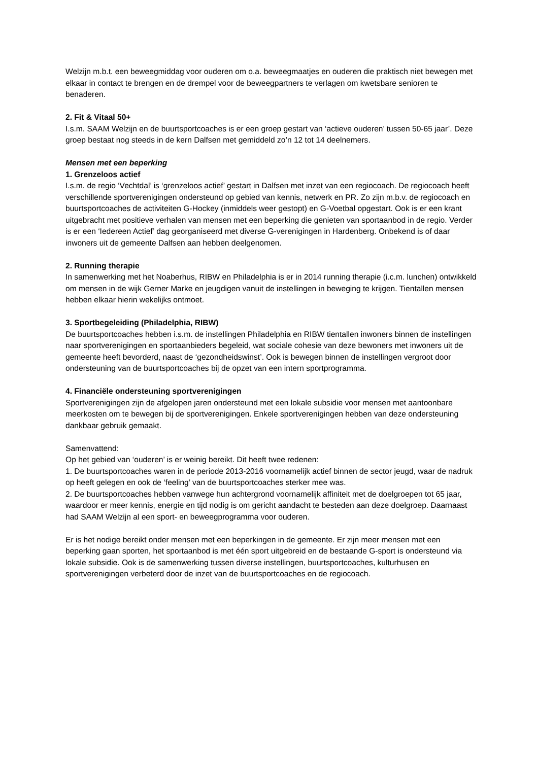Welzijn m.b.t. een beweegmiddag voor ouderen om o.a. beweegmaatjes en ouderen die praktisch niet bewegen met elkaar in contact te brengen en de drempel voor de beweegpartners te verlagen om kwetsbare senioren te benaderen.
2. Fit & Vitaal 50+
I.s.m. SAAM Welzijn en de buurtsportcoaches is er een groep gestart van ‘actieve ouderen’ tussen 50-65 jaar’. Deze groep bestaat nog steeds in de kern Dalfsen met gemiddeld zo’n 12 tot 14 deelnemers.
Mensen met een beperking
1. Grenzeloos actief
I.s.m. de regio ‘Vechtdal’ is ‘grenzeloos actief’ gestart in Dalfsen met inzet van een regiocoach. De regiocoach heeft verschillende sportverenigingen ondersteund op gebied van kennis, netwerk en PR. Zo zijn m.b.v. de regiocoach en buurtsportcoaches de activiteiten G-Hockey (inmiddels weer gestopt) en G-Voetbal opgestart. Ook is er een krant uitgebracht met positieve verhalen van mensen met een beperking die genieten van sportaanbod in de regio. Verder is er een ‘Iedereen Actief’ dag georganiseerd met diverse G-verenigingen in Hardenberg. Onbekend is of daar inwoners uit de gemeente Dalfsen aan hebben deelgenomen.
2. Running therapie
In samenwerking met het Noaberhus, RIBW en Philadelphia is er in 2014 running therapie (i.c.m. lunchen) ontwikkeld om mensen in de wijk Gerner Marke en jeugdigen vanuit de instellingen in beweging te krijgen. Tientallen mensen hebben elkaar hierin wekelijks ontmoet.
3. Sportbegeleiding (Philadelphia, RIBW)
De buurtsportcoaches hebben i.s.m. de instellingen Philadelphia en RIBW tientallen inwoners binnen de instellingen naar sportverenigingen en sportaanbieders begeleid, wat sociale cohesie van deze bewoners met inwoners uit de gemeente heeft bevorderd, naast de ‘gezondheidswinst’. Ook is bewegen binnen de instellingen vergroot door ondersteuning van de buurtsportcoaches bij de opzet van een intern sportprogramma.
4. Financiële ondersteuning sportverenigingen
Sportverenigingen zijn de afgelopen jaren ondersteund met een lokale subsidie voor mensen met aantoonbare meerkosten om te bewegen bij de sportverenigingen. Enkele sportverenigingen hebben van deze ondersteuning dankbaar gebruik gemaakt.
Samenvattend:
Op het gebied van ‘ouderen’ is er weinig bereikt. Dit heeft twee redenen:
1. De buurtsportcoaches waren in de periode 2013-2016 voornamelijk actief binnen de sector jeugd, waar de nadruk op heeft gelegen en ook de ‘feeling’ van de buurtsportcoaches sterker mee was.
2. De buurtsportcoaches hebben vanwege hun achtergrond voornamelijk affiniteit met de doelgroepen tot 65 jaar, waardoor er meer kennis, energie en tijd nodig is om gericht aandacht te besteden aan deze doelgroep. Daarnaast had SAAM Welzijn al een sport- en beweegprogramma voor ouderen.
Er is het nodige bereikt onder mensen met een beperkingen in de gemeente. Er zijn meer mensen met een beperking gaan sporten, het sportaanbod is met één sport uitgebreid en de bestaande G-sport is ondersteund via lokale subsidie. Ook is de samenwerking tussen diverse instellingen, buurtsportcoaches, kulturhusen en sportverenigingen verbeterd door de inzet van de buurtsportcoaches en de regiocoach.